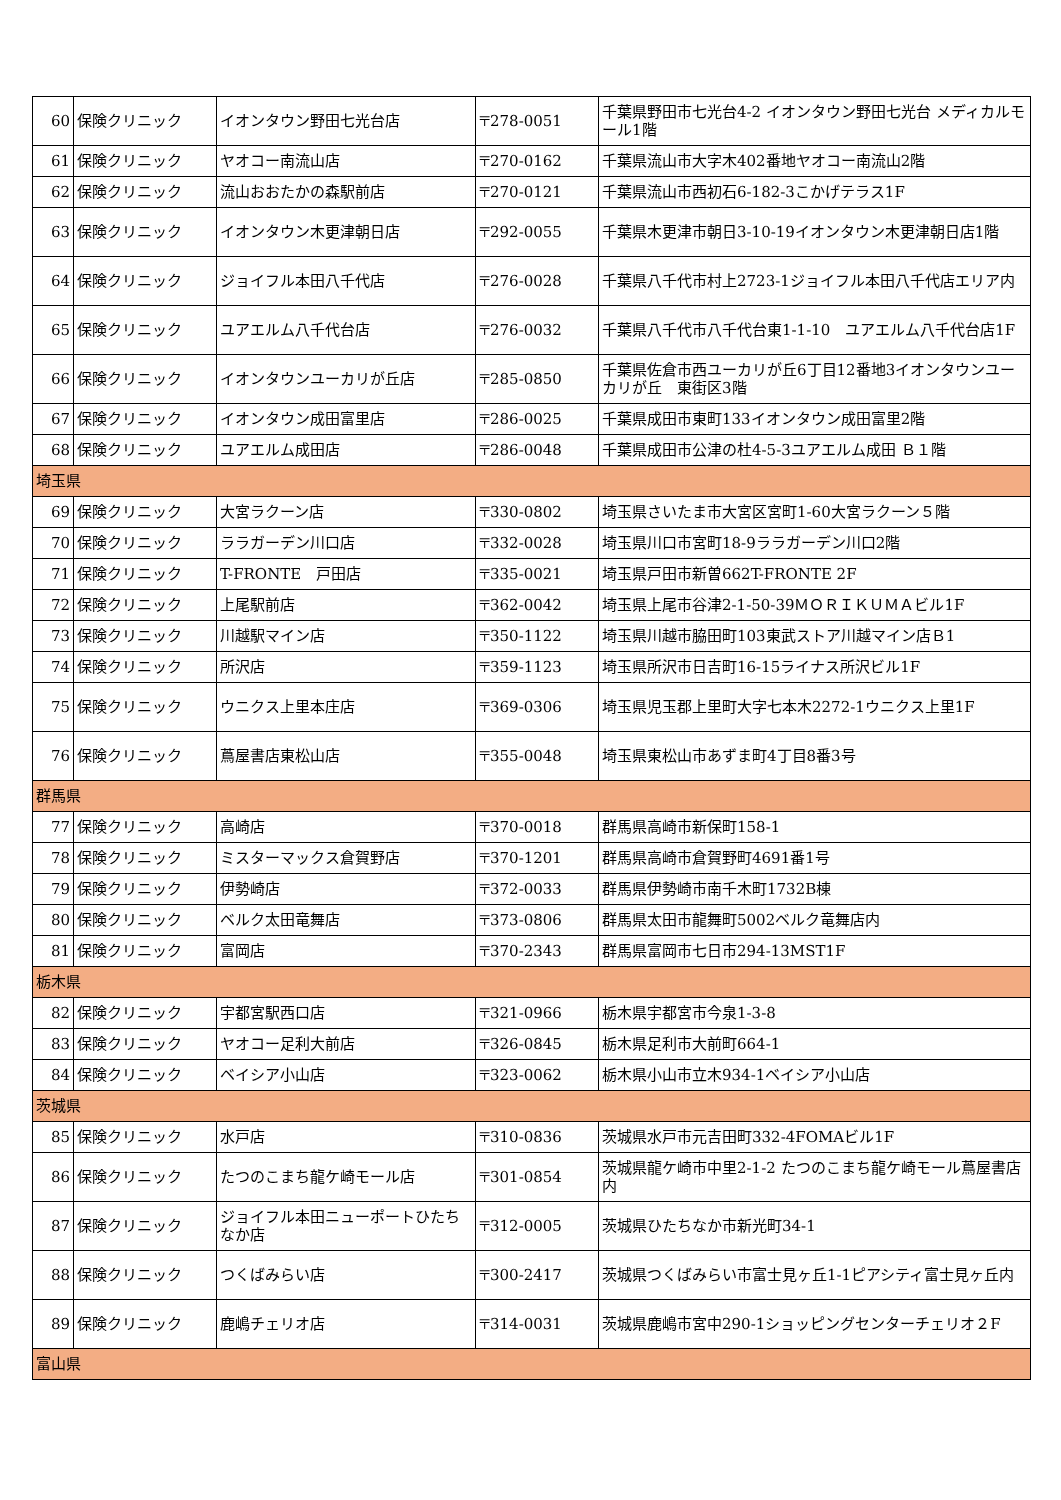| 60 | 保険クリニック | イオンタウン野田七光台店 | 〒278-0051 | 千葉県野田市七光台4-2 イオンタウン野田七光台 メディカルモール1階 |
| 61 | 保険クリニック | ヤオコー南流山店 | 〒270-0162 | 千葉県流山市大字木402番地ヤオコー南流山2階 |
| 62 | 保険クリニック | 流山おおたかの森駅前店 | 〒270-0121 | 千葉県流山市西初石6-182-3こかげテラス1F |
| 63 | 保険クリニック | イオンタウン木更津朝日店 | 〒292-0055 | 千葉県木更津市朝日3-10-19イオンタウン木更津朝日店1階 |
| 64 | 保険クリニック | ジョイフル本田八千代店 | 〒276-0028 | 千葉県八千代市村上2723-1ジョイフル本田八千代店エリア内 |
| 65 | 保険クリニック | ユアエルム八千代台店 | 〒276-0032 | 千葉県八千代市八千代台東1-1-10 ユアエルム八千代台店1F |
| 66 | 保険クリニック | イオンタウンユーカリが丘店 | 〒285-0850 | 千葉県佐倉市西ユーカリが丘6丁目12番地3イオンタウンユーカリが丘 東街区3階 |
| 67 | 保険クリニック | イオンタウン成田富里店 | 〒286-0025 | 千葉県成田市東町133イオンタウン成田富里2階 |
| 68 | 保険クリニック | ユアエルム成田店 | 〒286-0048 | 千葉県成田市公津の杜4-5-3ユアエルム成田 Ｂ１階 |
| 埼玉県 | | | | |
| 69 | 保険クリニック | 大宮ラクーン店 | 〒330-0802 | 埼玉県さいたま市大宮区宮町1-60大宮ラクーン５階 |
| 70 | 保険クリニック | ララガーデン川口店 | 〒332-0028 | 埼玉県川口市宮町18-9ララガーデン川口2階 |
| 71 | 保険クリニック | T-FRONTE 戸田店 | 〒335-0021 | 埼玉県戸田市新曽662T-FRONTE 2F |
| 72 | 保険クリニック | 上尾駅前店 | 〒362-0042 | 埼玉県上尾市谷津2-1-50-39ＭＯＲＩＫＵＭＡビル1F |
| 73 | 保険クリニック | 川越駅マイン店 | 〒350-1122 | 埼玉県川越市脇田町103東武ストア川越マイン店Ｂ1 |
| 74 | 保険クリニック | 所沢店 | 〒359-1123 | 埼玉県所沢市日吉町16-15ライナス所沢ビル1F |
| 75 | 保険クリニック | ウニクス上里本庄店 | 〒369-0306 | 埼玉県児玉郡上里町大字七本木2272-1ウニクス上里1F |
| 76 | 保険クリニック | 蔦屋書店東松山店 | 〒355-0048 | 埼玉県東松山市あずま町4丁目8番3号 |
| 群馬県 | | | | |
| 77 | 保険クリニック | 高崎店 | 〒370-0018 | 群馬県高崎市新保町158-1 |
| 78 | 保険クリニック | ミスターマックス倉賀野店 | 〒370-1201 | 群馬県高崎市倉賀野町4691番1号 |
| 79 | 保険クリニック | 伊勢崎店 | 〒372-0033 | 群馬県伊勢崎市南千木町1732B棟 |
| 80 | 保険クリニック | ベルク太田竜舞店 | 〒373-0806 | 群馬県太田市龍舞町5002ベルク竜舞店内 |
| 81 | 保険クリニック | 富岡店 | 〒370-2343 | 群馬県富岡市七日市294-13MST1F |
| 栃木県 | | | | |
| 82 | 保険クリニック | 宇都宮駅西口店 | 〒321-0966 | 栃木県宇都宮市今泉1-3-8 |
| 83 | 保険クリニック | ヤオコー足利大前店 | 〒326-0845 | 栃木県足利市大前町664-1 |
| 84 | 保険クリニック | ベイシア小山店 | 〒323-0062 | 栃木県小山市立木934-1ベイシア小山店 |
| 茨城県 | | | | |
| 85 | 保険クリニック | 水戸店 | 〒310-0836 | 茨城県水戸市元吉田町332-4FOMAビル1F |
| 86 | 保険クリニック | たつのこまち龍ケ崎モール店 | 〒301-0854 | 茨城県龍ケ崎市中里2-1-2 たつのこまち龍ケ崎モール蔦屋書店内 |
| 87 | 保険クリニック | ジョイフル本田ニューポートひたちなか店 | 〒312-0005 | 茨城県ひたちなか市新光町34-1 |
| 88 | 保険クリニック | つくばみらい店 | 〒300-2417 | 茨城県つくばみらい市富士見ヶ丘1-1ピアシティ富士見ヶ丘内 |
| 89 | 保険クリニック | 鹿嶋チェリオ店 | 〒314-0031 | 茨城県鹿嶋市宮中290-1ショッピングセンターチェリオ２F |
| 富山県 | | | | |